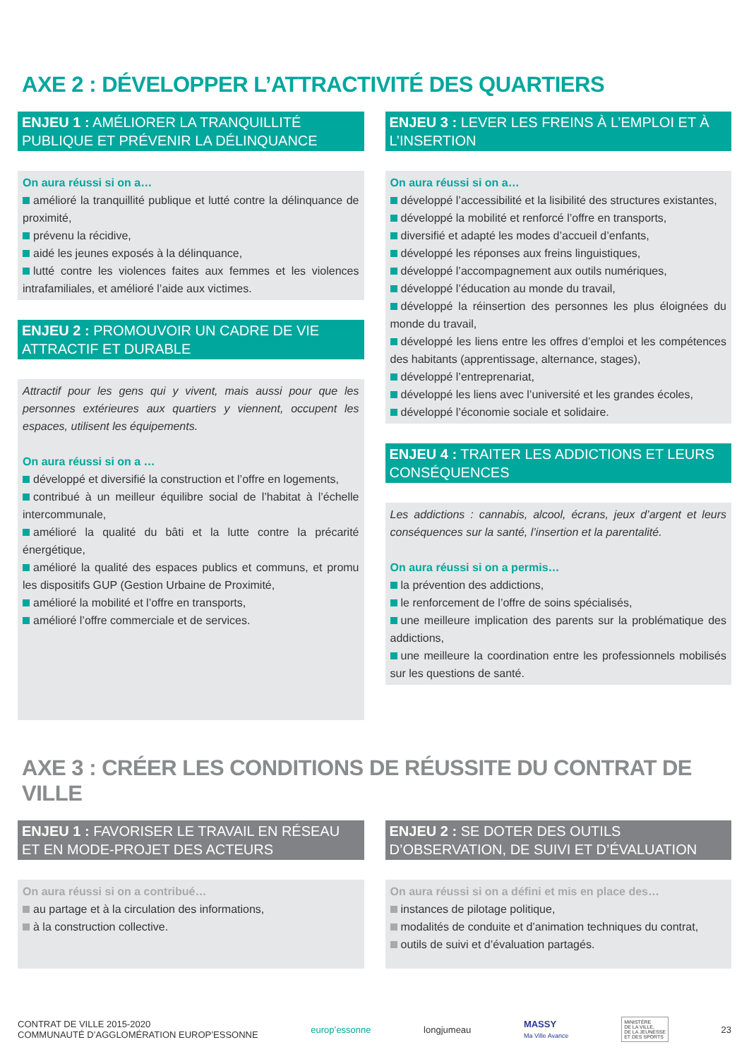AXE 2 : DÉVELOPPER L’ATTRACTIVITÉ DES QUARTIERS
ENJEU 1 : AMÉLIORER LA TRANQUILLITÉ PUBLIQUE ET PRÉVENIR LA DÉLINQUANCE
On aura réussi si on a…
amélioré la tranquillité publique et lutté contre la délinquance de proximité,
prévenu la récidive,
aidé les jeunes exposés à la délinquance,
lutté contre les violences faites aux femmes et les violences intrafamiliales, et amélioré l’aide aux victimes.
ENJEU 2 : PROMOUVOIR UN CADRE DE VIE ATTRACTIF ET DURABLE
Attractif pour les gens qui y vivent, mais aussi pour que les personnes extérieures aux quartiers y viennent, occupent les espaces, utilisent les équipements.
On aura réussi si on a …
développé et diversifié la construction et l’offre en logements,
contribué à un meilleur équilibre social de l’habitat à l’échelle intercommunale,
amélioré la qualité du bâti et la lutte contre la précarité énergétique,
amélioré la qualité des espaces publics et communs, et promu les dispositifs GUP (Gestion Urbaine de Proximité,
amélioré la mobilité et l’offre en transports,
amélioré l’offre commerciale et de services.
ENJEU 3 : LEVER LES FREINS À L’EMPLOI ET À L’INSERTION
On aura réussi si on a…
développé l’accessibilité et la lisibilité des structures existantes,
développé la mobilité et renforcé l’offre en transports,
diversifié et adapté les modes d’accueil d’enfants,
développé les réponses aux freins linguistiques,
développé l’accompagnement aux outils numériques,
développé l’éducation au monde du travail,
développé la réinsertion des personnes les plus éloignées du monde du travail,
développé les liens entre les offres d’emploi et les compétences des habitants (apprentissage, alternance, stages),
développé l’entreprenariat,
développé les liens avec l’université et les grandes écoles,
développé l’économie sociale et solidaire.
ENJEU 4 : TRAITER LES ADDICTIONS ET LEURS CONSÉQUENCES
Les addictions : cannabis, alcool, écrans, jeux d’argent et leurs conséquences sur la santé, l’insertion et la parentalité.
On aura réussi si on a permis…
la prévention des addictions,
le renforcement de l’offre de soins spécialisés,
une meilleure implication des parents sur la problématique des addictions,
une meilleure la coordination entre les professionnels mobilisés sur les questions de santé.
AXE 3 : CRÉER LES CONDITIONS DE RÉUSSITE DU CONTRAT DE VILLE
ENJEU 1 : FAVORISER LE TRAVAIL EN RÉSEAU ET EN MODE-PROJET DES ACTEURS
On aura réussi si on a contribué…
au partage et à la circulation des informations,
à la construction collective.
ENJEU 2 : SE DOTER DES OUTILS D’OBSERVATION, DE SUIVI ET D’ÉVALUATION
On aura réussi si on a défini et mis en place des…
instances de pilotage politique,
modalités de conduite et d’animation techniques du contrat,
outils de suivi et d’évaluation partagés.
CONTRAT DE VILLE 2015-2020
COMMUNAUTÉ D’AGGLOMÉRATION EUROP’ESSONNE
europ’essonne longjumeau
MASSY
Ma Ville Avance
MINISTÈRE
DE LA VILLE,
DE LA JEUNESSE
ET DES SPORTS
23